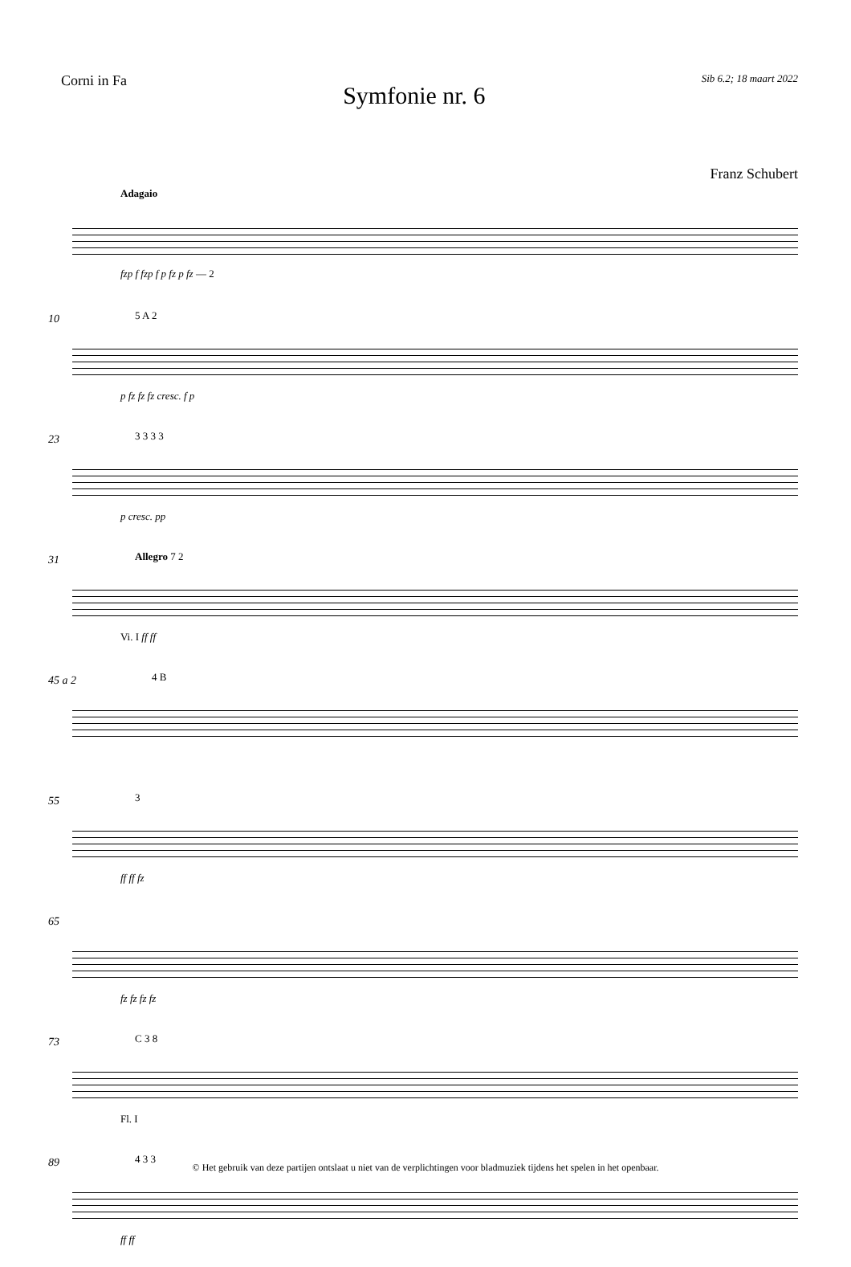Corni in Fa
Symfonie nr. 6
Sib 6.2; 18 maart 2022
Franz Schubert
Adagaio
fzp f fzp f p fz p fz — 2
10 5 A 2
p fz fz fz cresc. f p
23 3 3 3 3
p cresc. pp
31 Allegro 7 2
Vi. I ff ff
45 a 2 4 B
55 3
ff ff fz
65
fz fz fz fz
73 C 3 8
Fl. I
89 4 3 3
ff ff
© Het gebruik van deze partijen ontslaat u niet van de verplichtingen voor bladmuziek tijdens het spelen in het openbaar.